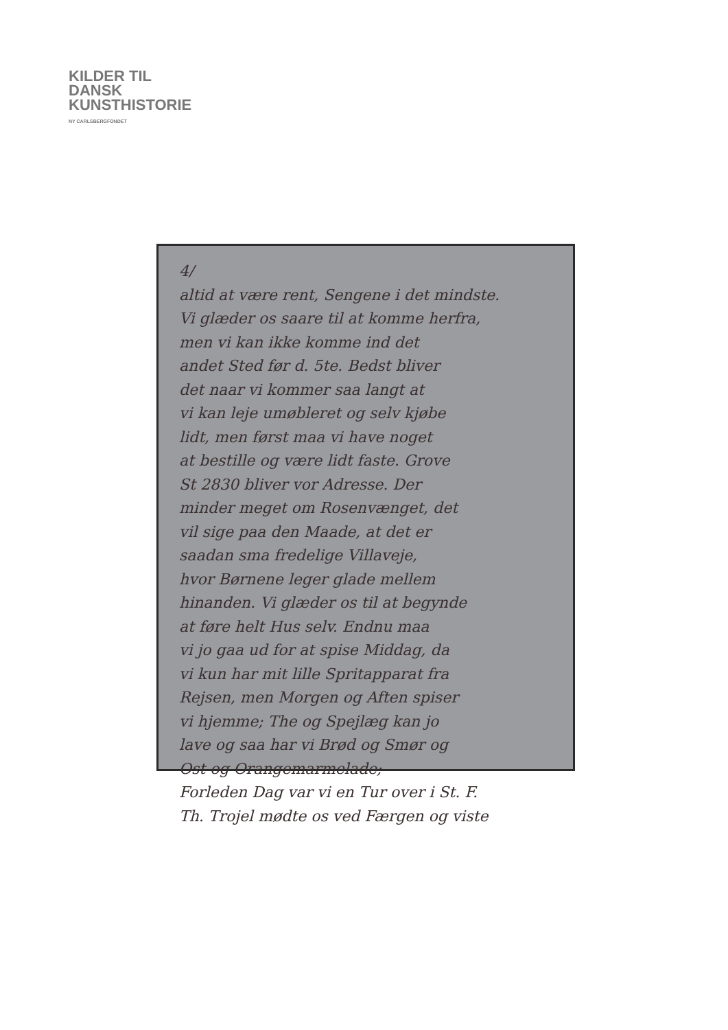KILDER TIL
DANSK
KUNSTHISTORIE
NY CARLSBERGFONDET
4/
altid at være rent, Sengene i det mindste.
Vi glæder os saare til at komme herfra,
men vi kan ikke komme ind det
andet Sted før d. 5te. Bedst bliver
det naar vi kommer saa langt at
vi kan leje umøbleret og selv kjøbe
lidt, men først maa vi have noget
at bestille og være lidt faste. Grove
St 2830 bliver vor Adresse. Der
minder meget om Rosenvænget, det
vil sige paa den Maade, at det er
saadan sma fredelige Villaveje,
hvor Børnene leger glade mellem
hinanden. Vi glæder os til at begynde
at føre helt Hus selv. Endnu maa
vi jo gaa ud for at spise Middag, da
vi kun har mit lille Spritapparat fra
Rejsen, men Morgen og Aften spiser
vi hjemme; The og Spejlæg kan jo
lave og saa har vi Brød og Smør og
Ost og Orangemarmelade;
Forleden Dag var vi en Tur over i St. F.
Th. Trojel mødte os ved Færgen og viste